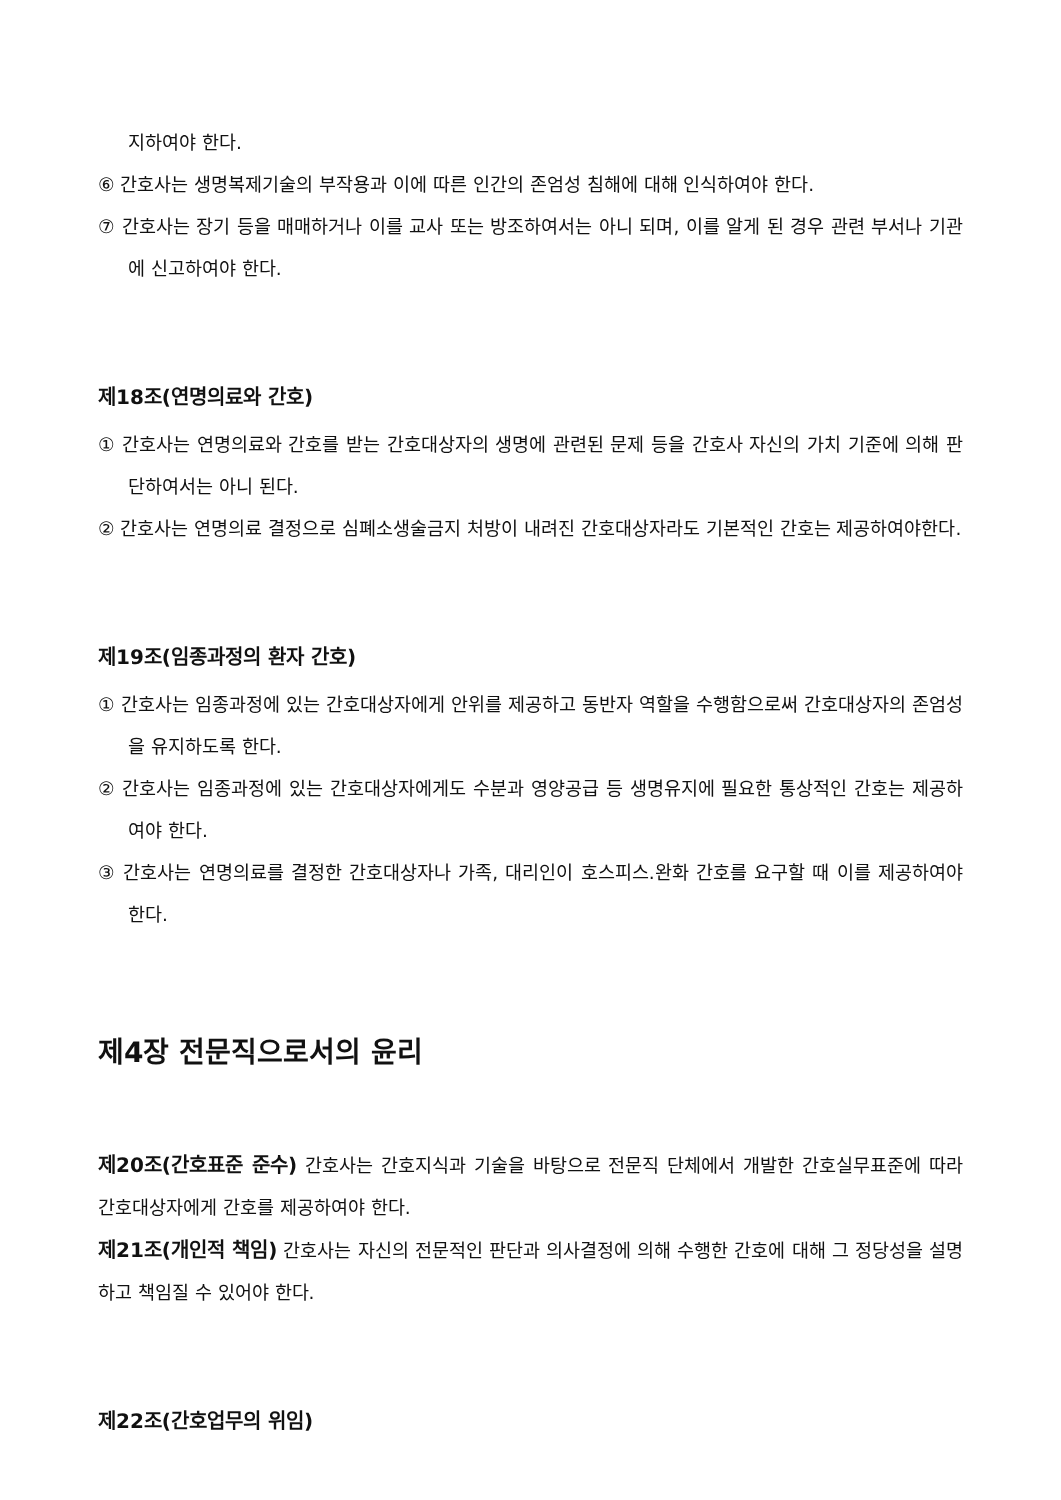지하여야 한다.
⑥ 간호사는 생명복제기술의 부작용과 이에 따른 인간의 존엄성 침해에 대해 인식하여야 한다.
⑦ 간호사는 장기 등을 매매하거나 이를 교사 또는 방조하여서는 아니 되며, 이를 알게 된 경우 관련 부서나 기관에 신고하여야 한다.
제18조(연명의료와 간호)
① 간호사는 연명의료와 간호를 받는 간호대상자의 생명에 관련된 문제 등을 간호사 자신의 가치 기준에 의해 판단하여서는 아니 된다.
② 간호사는 연명의료 결정으로 심폐소생술금지 처방이 내려진 간호대상자라도 기본적인 간호는 제공하여야한다.
제19조(임종과정의 환자 간호)
① 간호사는 임종과정에 있는 간호대상자에게 안위를 제공하고 동반자 역할을 수행함으로써 간호대상자의 존엄성을 유지하도록 한다.
② 간호사는 임종과정에 있는 간호대상자에게도 수분과 영양공급 등 생명유지에 필요한 통상적인 간호는 제공하여야 한다.
③ 간호사는 연명의료를 결정한 간호대상자나 가족, 대리인이 호스피스.완화 간호를 요구할 때 이를 제공하여야 한다.
제4장 전문직으로서의 윤리
제20조(간호표준 준수) 간호사는 간호지식과 기술을 바탕으로 전문직 단체에서 개발한 간호실무표준에 따라 간호대상자에게 간호를 제공하여야 한다.
제21조(개인적 책임) 간호사는 자신의 전문적인 판단과 의사결정에 의해 수행한 간호에 대해 그 정당성을 설명하고 책임질 수 있어야 한다.
제22조(간호업무의 위임)